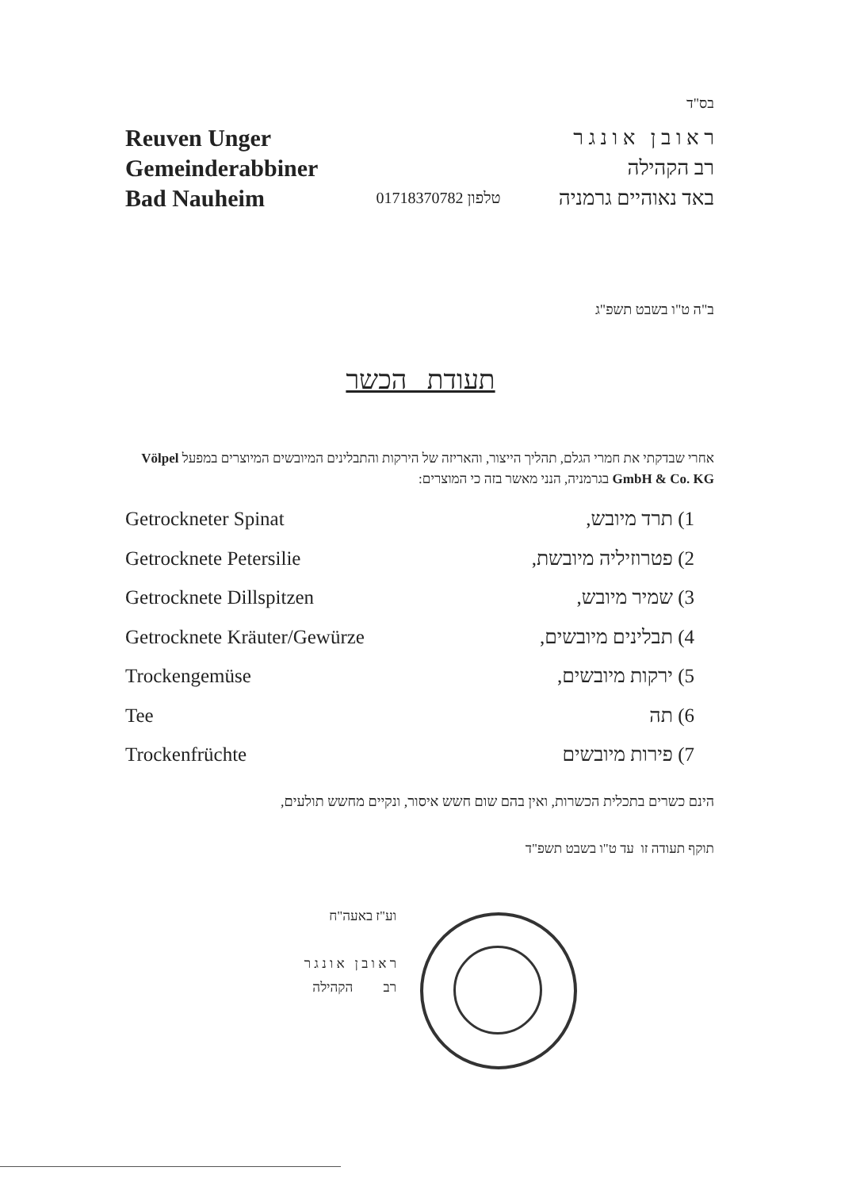בס"ד
Reuven Unger
Gemeinderabbiner
Bad Nauheim
01718370782 טלפון
ר א ו ב ן א ו נ ג ר
רב הקהילה
באד נאוהיים גרמניה
ב"ה ט"ו בשבט תשפ"ג
תעודת הכשר
אחרי שבדקתי את חמרי הגלם, תהליך הייצור, והאריזה של הירקות והתבלינים המיובשים המיוצרים במפעל Völpel GmbH & Co. KG בגרמניה, הנני מאשר בזה כי המוצרים:
Getrockneter Spinat 1) תרד מיובש,
Getrocknete Petersilie 2) פטרוזיליה מיובשת,
Getrocknete Dillspitzen 3) שמיר מיובש,
Getrocknete Kräuter/Gewürze 4) תבלינים מיובשים,
Trockengemüse 5) ירקות מיובשים,
Tee 6) תה
Trockenfrüchte 7) פירות מיובשים
הינם כשרים בתכלית הכשרות, ואין בהם שום חשש איסור, ונקיים מחשש תולעים,
תוקף תעודה זו עד ט"ו בשבט תשפ"ד
וע"ז באעה"ח
ר א ו ב ן א ו נ ג ר
רב הקהילה